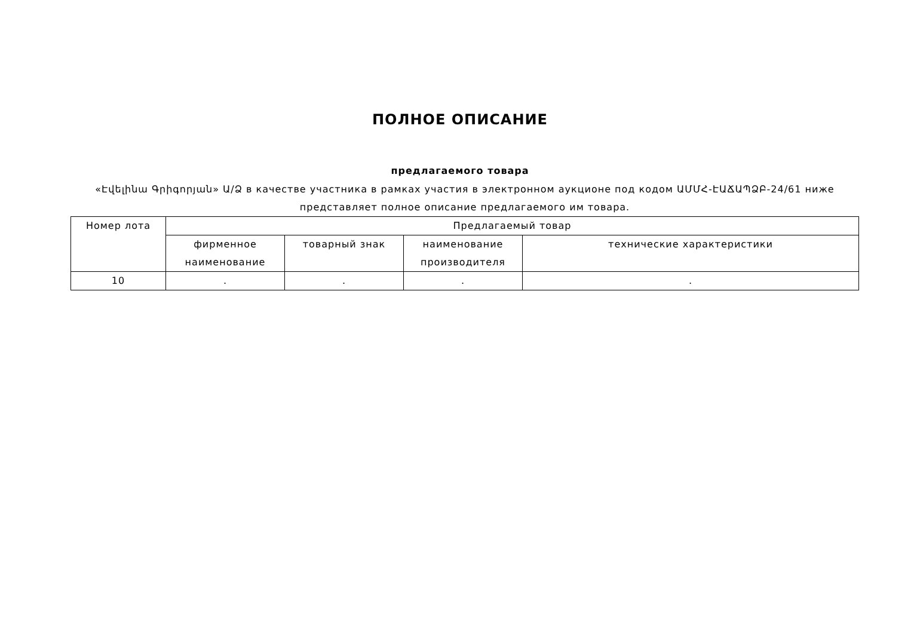ПОЛНОЕ ОПИСАНИЕ
предлагаемого товара
«Էվելինա Գրիգորյան» Ա/Ձ в качестве участника в рамках участия в электронном аукционе под кодом ԱՄՄՀ-ԷԱՃԱՊՁԲ-24/61 ниже представляет полное описание предлагаемого им товара.
| Номер лота | Предлагаемый товар | | | |
| --- | --- | --- | --- | --- |
| | фирменное наименование | товарный знак | наименование производителя | технические характеристики |
| 10 | . | . | . | . |